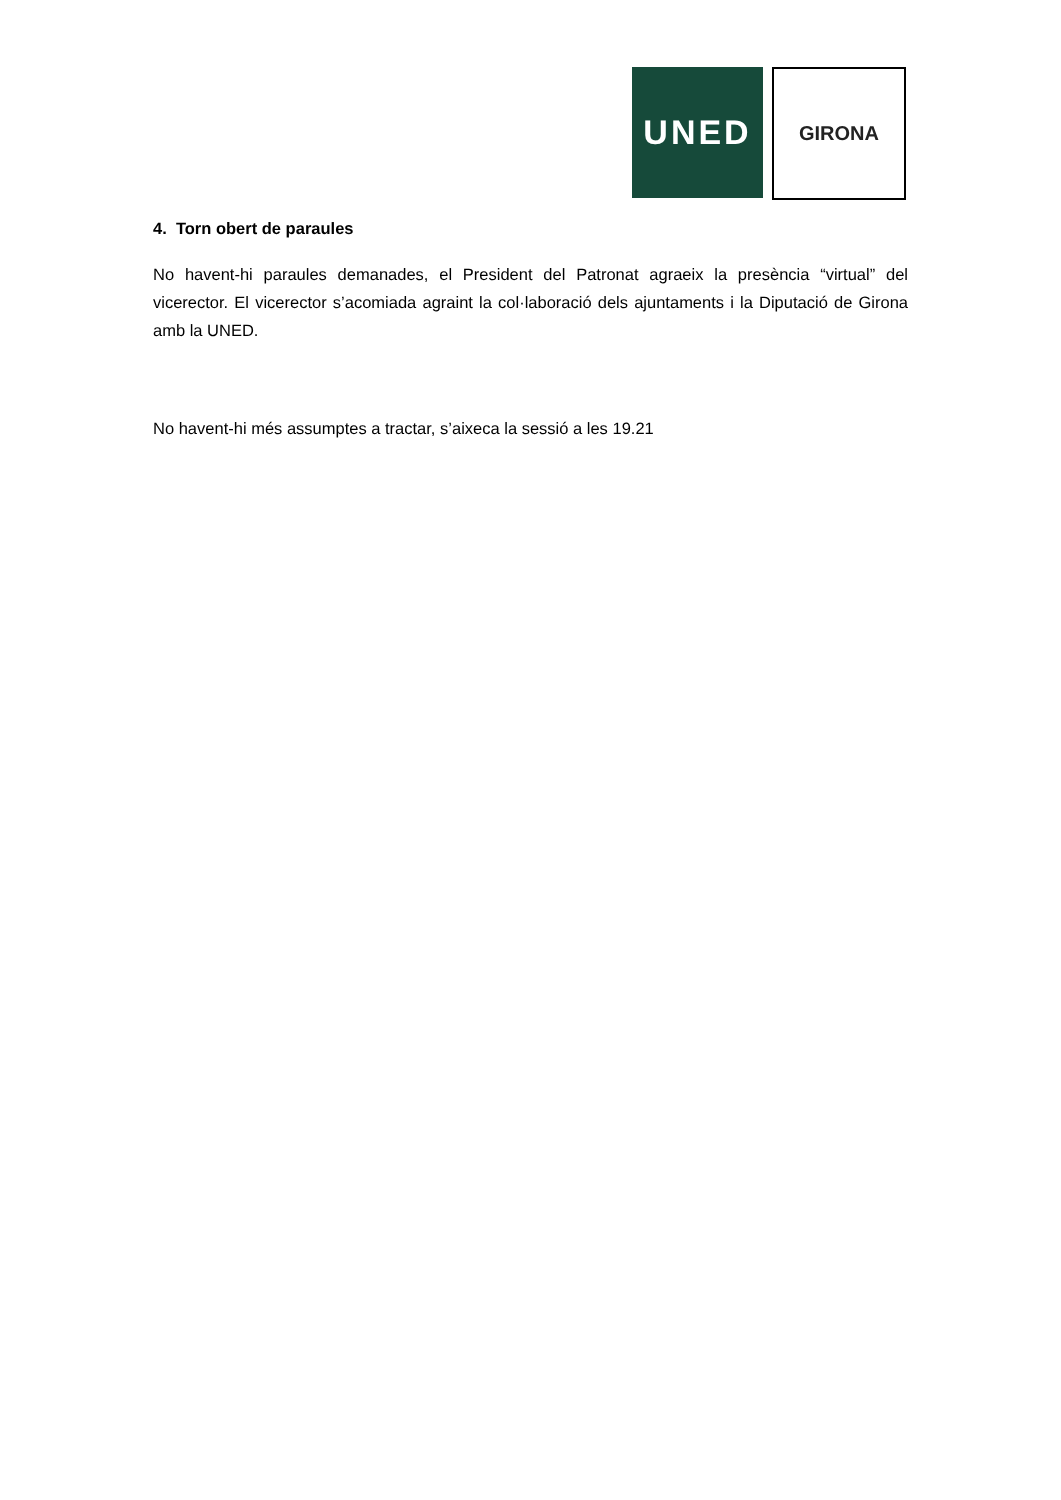UNED
GIRONA
4. Torn obert de paraules
No havent-hi paraules demanades, el President del Patronat agraeix la presència “virtual” del vicerector. El vicerector s’acomiada agraint la col·laboració dels ajuntaments i la Diputació de Girona amb la UNED.
No havent-hi més assumptes a tractar, s’aixeca la sessió a les 19.21